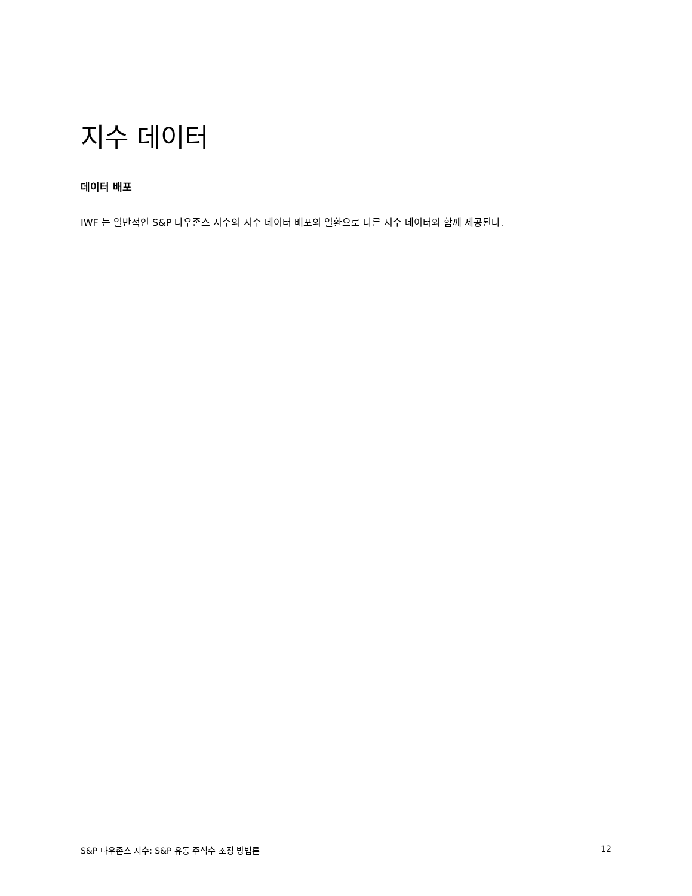지수 데이터
데이터 배포
IWF 는 일반적인 S&P 다우존스 지수의 지수 데이터 배포의 일환으로 다른 지수 데이터와 함께 제공된다.
S&P 다우존스 지수: S&P 유동 주식수 조정 방법론 12